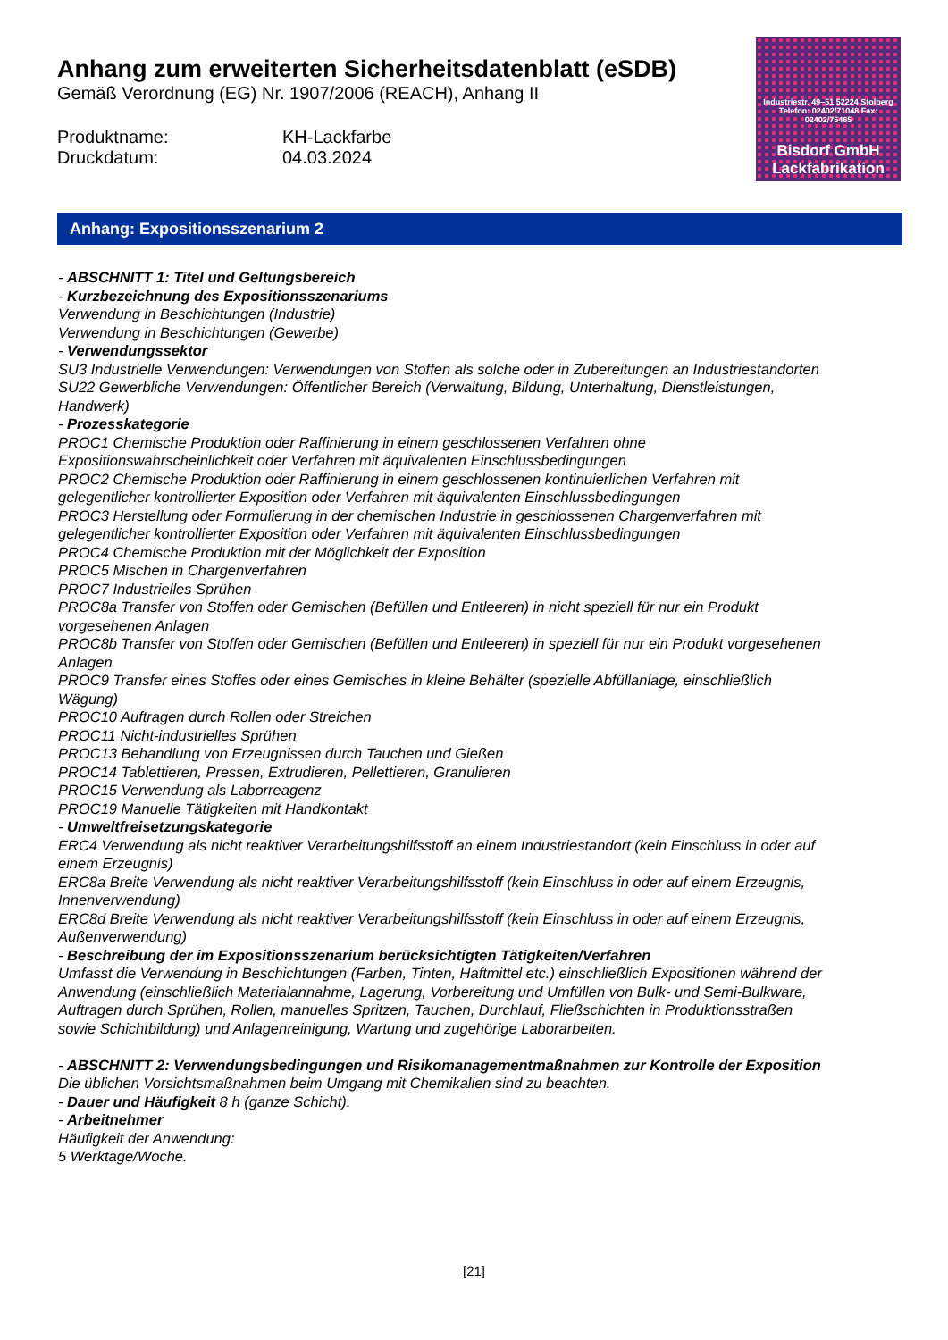Anhang zum erweiterten Sicherheitsdatenblatt (eSDB)
Gemäß Verordnung (EG) Nr. 1907/2006 (REACH), Anhang II
Produktname: KH-Lackfarbe
Druckdatum: 04.03.2024
Industriestr. 49–51 52224 Stolberg Telefon: 02402/71048 Fax: 02402/75465
Bisdorf GmbH
Lackfabrikation
Anhang: Expositionsszenarium 2
- ABSCHNITT 1: Titel und Geltungsbereich
- Kurzbezeichnung des Expositionsszenariums
Verwendung in Beschichtungen (Industrie)
Verwendung in Beschichtungen (Gewerbe)
- Verwendungssektor
SU3 Industrielle Verwendungen: Verwendungen von Stoffen als solche oder in Zubereitungen an Industriestandorten
SU22 Gewerbliche Verwendungen: Öffentlicher Bereich (Verwaltung, Bildung, Unterhaltung, Dienstleistungen, Handwerk)
- Prozesskategorie
PROC1 Chemische Produktion oder Raffinierung in einem geschlossenen Verfahren ohne Expositionswahrscheinlichkeit oder Verfahren mit äquivalenten Einschlussbedingungen
PROC2 Chemische Produktion oder Raffinierung in einem geschlossenen kontinuierlichen Verfahren mit gelegentlicher kontrollierter Exposition oder Verfahren mit äquivalenten Einschlussbedingungen
PROC3 Herstellung oder Formulierung in der chemischen Industrie in geschlossenen Chargenverfahren mit gelegentlicher kontrollierter Exposition oder Verfahren mit äquivalenten Einschlussbedingungen
PROC4 Chemische Produktion mit der Möglichkeit der Exposition
PROC5 Mischen in Chargenverfahren
PROC7 Industrielles Sprühen
PROC8a Transfer von Stoffen oder Gemischen (Befüllen und Entleeren) in nicht speziell für nur ein Produkt vorgesehenen Anlagen
PROC8b Transfer von Stoffen oder Gemischen (Befüllen und Entleeren) in speziell für nur ein Produkt vorgesehenen Anlagen
PROC9 Transfer eines Stoffes oder eines Gemisches in kleine Behälter (spezielle Abfüllanlage, einschließlich Wägung)
PROC10 Auftragen durch Rollen oder Streichen
PROC11 Nicht-industrielles Sprühen
PROC13 Behandlung von Erzeugnissen durch Tauchen und Gießen
PROC14 Tablettieren, Pressen, Extrudieren, Pellettieren, Granulieren
PROC15 Verwendung als Laborreagenz
PROC19 Manuelle Tätigkeiten mit Handkontakt
- Umweltfreisetzungskategorie
ERC4 Verwendung als nicht reaktiver Verarbeitungshilfsstoff an einem Industriestandort (kein Einschluss in oder auf einem Erzeugnis)
ERC8a Breite Verwendung als nicht reaktiver Verarbeitungshilfsstoff (kein Einschluss in oder auf einem Erzeugnis, Innenverwendung)
ERC8d Breite Verwendung als nicht reaktiver Verarbeitungshilfsstoff (kein Einschluss in oder auf einem Erzeugnis, Außenverwendung)
- Beschreibung der im Expositionsszenarium berücksichtigten Tätigkeiten/Verfahren
Umfasst die Verwendung in Beschichtungen (Farben, Tinten, Haftmittel etc.) einschließlich Expositionen während der Anwendung (einschließlich Materialannahme, Lagerung, Vorbereitung und Umfüllen von Bulk- und Semi-Bulkware, Auftragen durch Sprühen, Rollen, manuelles Spritzen, Tauchen, Durchlauf, Fließschichten in Produktionsstraßen sowie Schichtbildung) und Anlagenreinigung, Wartung und zugehörige Laborarbeiten.
- ABSCHNITT 2: Verwendungsbedingungen und Risikomanagementmaßnahmen zur Kontrolle der Exposition
Die üblichen Vorsichtsmaßnahmen beim Umgang mit Chemikalien sind zu beachten.
- Dauer und Häufigkeit 8 h (ganze Schicht).
- Arbeitnehmer
Häufigkeit der Anwendung:
5 Werktage/Woche.
[21]